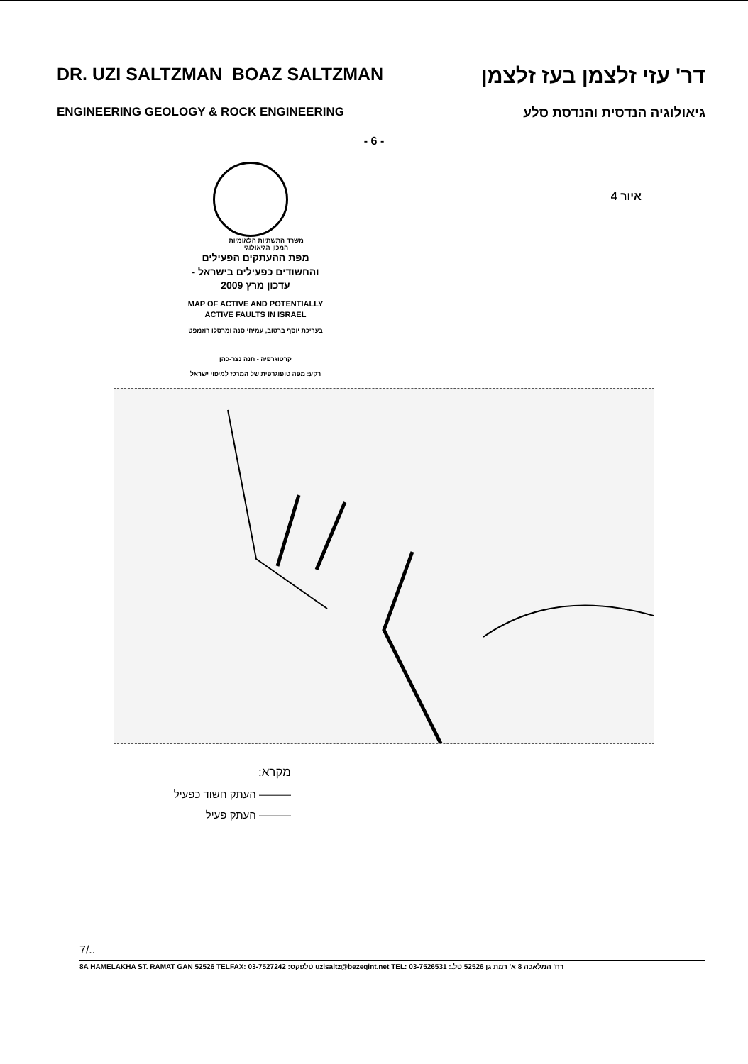DR. UZI SALTZMAN BOAZ SALTZMAN דר' עזי זלצמן בעז זלצמן
ENGINEERING GEOLOGY & ROCK ENGINEERING גיאולוגיה הנדסית והנדסת סלע
- 6 -
משרד התשתיות הלאומיות
המכון הגיאולוגי
איור 4
מפת ההעתקים הפעילים
והחשודים כפעילים בישראל -
עדכון מרץ 2009
MAP OF ACTIVE AND POTENTIALLY
ACTIVE FAULTS IN ISRAEL
בעריכת יוסף ברטוב, עמיחי סנה ומרסלו רוזנזפט
קרטוגרפיה - חנה נצר-כהן
רקע: מפה טופוגרפית של המרכז למיפוי ישראל
מקרא:
——— העתק חשוד כפעיל
——— העתק פעיל
7/..
8A HAMELAKHA ST. RAMAT GAN 52526 TELFAX: 03-7527242 טלפקס: uzisaltz@bezeqint.net TEL: 03-7526531 רח' המלאכה 8 א' רמת גן 52526 טל.: